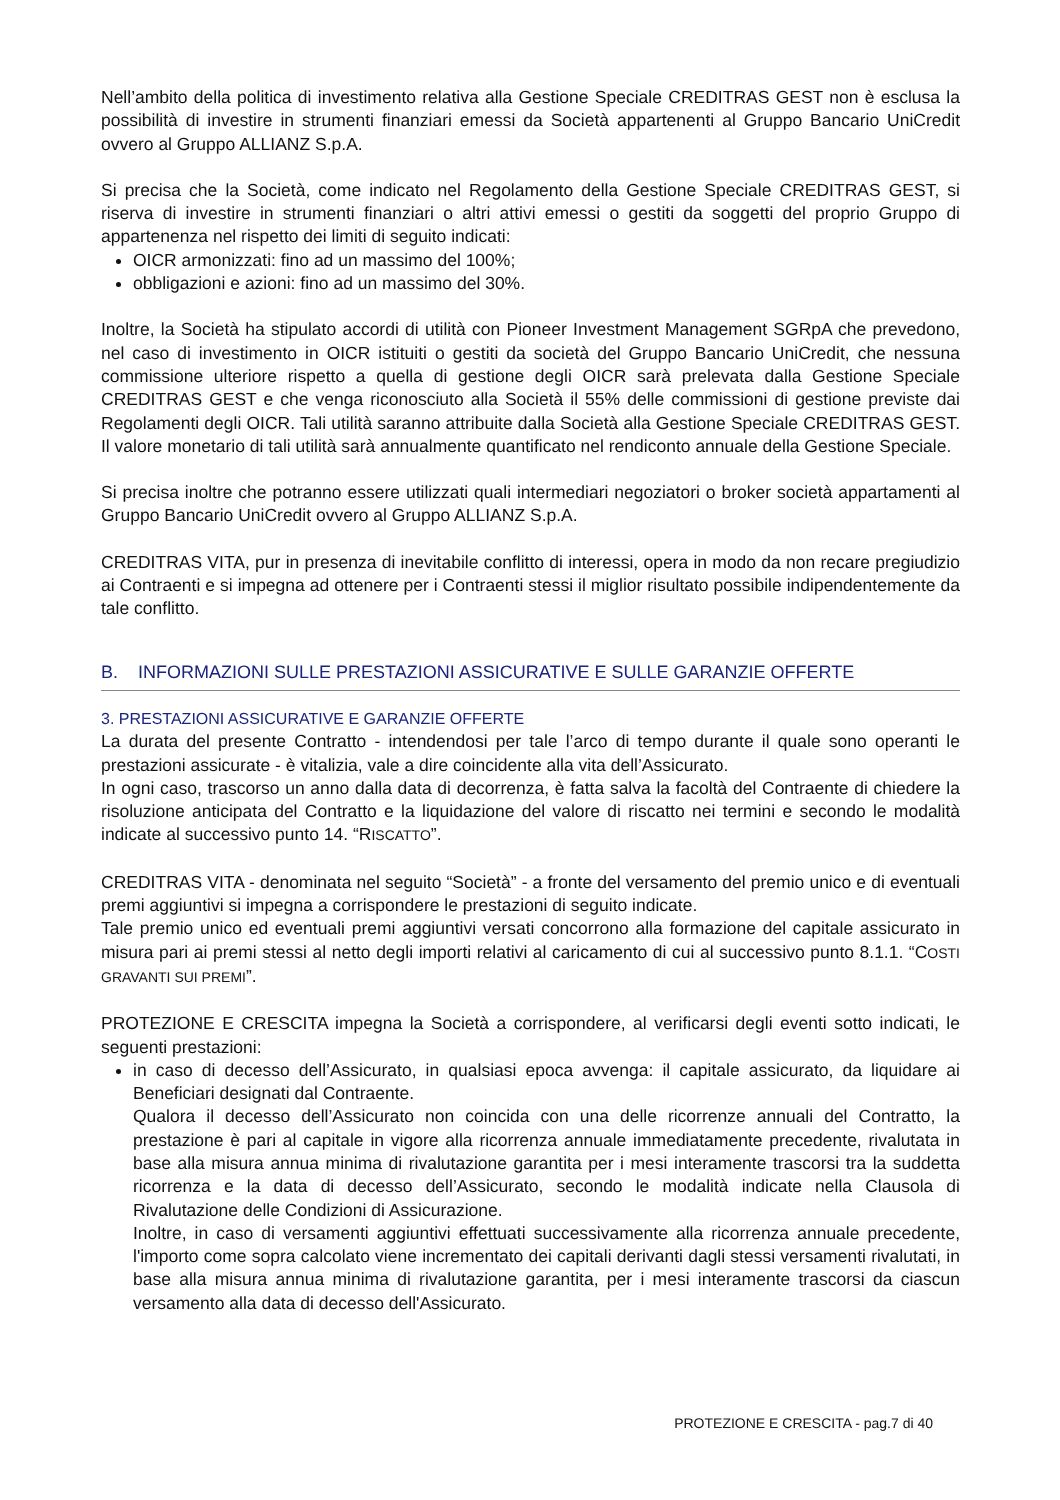Nell’ambito della politica di investimento relativa alla Gestione Speciale CREDITRAS GEST non è esclusa la possibilità di investire in strumenti finanziari emessi da Società appartenenti al Gruppo Bancario UniCredit ovvero al Gruppo ALLIANZ S.p.A.
Si precisa che la Società, come indicato nel Regolamento della Gestione Speciale CREDITRAS GEST, si riserva di investire in strumenti finanziari o altri attivi emessi o gestiti da soggetti del proprio Gruppo di appartenenza nel rispetto dei limiti di seguito indicati:
OICR armonizzati: fino ad un massimo del 100%;
obbligazioni e azioni: fino ad un massimo del 30%.
Inoltre, la Società ha stipulato accordi di utilità con Pioneer Investment Management SGRpA che prevedono, nel caso di investimento in OICR istituiti o gestiti da società del Gruppo Bancario UniCredit, che nessuna commissione ulteriore rispetto a quella di gestione degli OICR sarà prelevata dalla Gestione Speciale CREDITRAS GEST e che venga riconosciuto alla Società il 55% delle commissioni di gestione previste dai Regolamenti degli OICR. Tali utilità saranno attribuite dalla Società alla Gestione Speciale CREDITRAS GEST. Il valore monetario di tali utilità sarà annualmente quantificato nel rendiconto annuale della Gestione Speciale.
Si precisa inoltre che potranno essere utilizzati quali intermediari negoziatori o broker società appartamenti al Gruppo Bancario UniCredit ovvero al Gruppo ALLIANZ S.p.A.
CREDITRAS VITA, pur in presenza di inevitabile conflitto di interessi, opera in modo da non recare pregiudizio ai Contraenti e si impegna ad ottenere per i Contraenti stessi il miglior risultato possibile indipendentemente da tale conflitto.
B. INFORMAZIONI SULLE PRESTAZIONI ASSICURATIVE E SULLE GARANZIE OFFERTE
3. PRESTAZIONI ASSICURATIVE E GARANZIE OFFERTE
La durata del presente Contratto - intendendosi per tale l’arco di tempo durante il quale sono operanti le prestazioni assicurate - è vitalizia, vale a dire coincidente alla vita dell’Assicurato.
In ogni caso, trascorso un anno dalla data di decorrenza, è fatta salva la facoltà del Contraente di chiedere la risoluzione anticipata del Contratto e la liquidazione del valore di riscatto nei termini e secondo le modalità indicate al successivo punto 14. “RISCATTO”.
CREDITRAS VITA - denominata nel seguito “Società” - a fronte del versamento del premio unico e di eventuali premi aggiuntivi si impegna a corrispondere le prestazioni di seguito indicate.
Tale premio unico ed eventuali premi aggiuntivi versati concorrono alla formazione del capitale assicurato in misura pari ai premi stessi al netto degli importi relativi al caricamento di cui al successivo punto 8.1.1. “COSTI GRAVANTI SUI PREMI”.
PROTEZIONE E CRESCITA impegna la Società a corrispondere, al verificarsi degli eventi sotto indicati, le seguenti prestazioni:
in caso di decesso dell’Assicurato, in qualsiasi epoca avvenga: il capitale assicurato, da liquidare ai Beneficiari designati dal Contraente.
Qualora il decesso dell’Assicurato non coincida con una delle ricorrenze annuali del Contratto, la prestazione è pari al capitale in vigore alla ricorrenza annuale immediatamente precedente, rivalutata in base alla misura annua minima di rivalutazione garantita per i mesi interamente trascorsi tra la suddetta ricorrenza e la data di decesso dell’Assicurato, secondo le modalità indicate nella Clausola di Rivalutazione delle Condizioni di Assicurazione.
Inoltre, in caso di versamenti aggiuntivi effettuati successivamente alla ricorrenza annuale precedente, l'importo come sopra calcolato viene incrementato dei capitali derivanti dagli stessi versamenti rivalutati, in base alla misura annua minima di rivalutazione garantita, per i mesi interamente trascorsi da ciascun versamento alla data di decesso dell'Assicurato.
PROTEZIONE E CRESCITA - pag.7 di 40